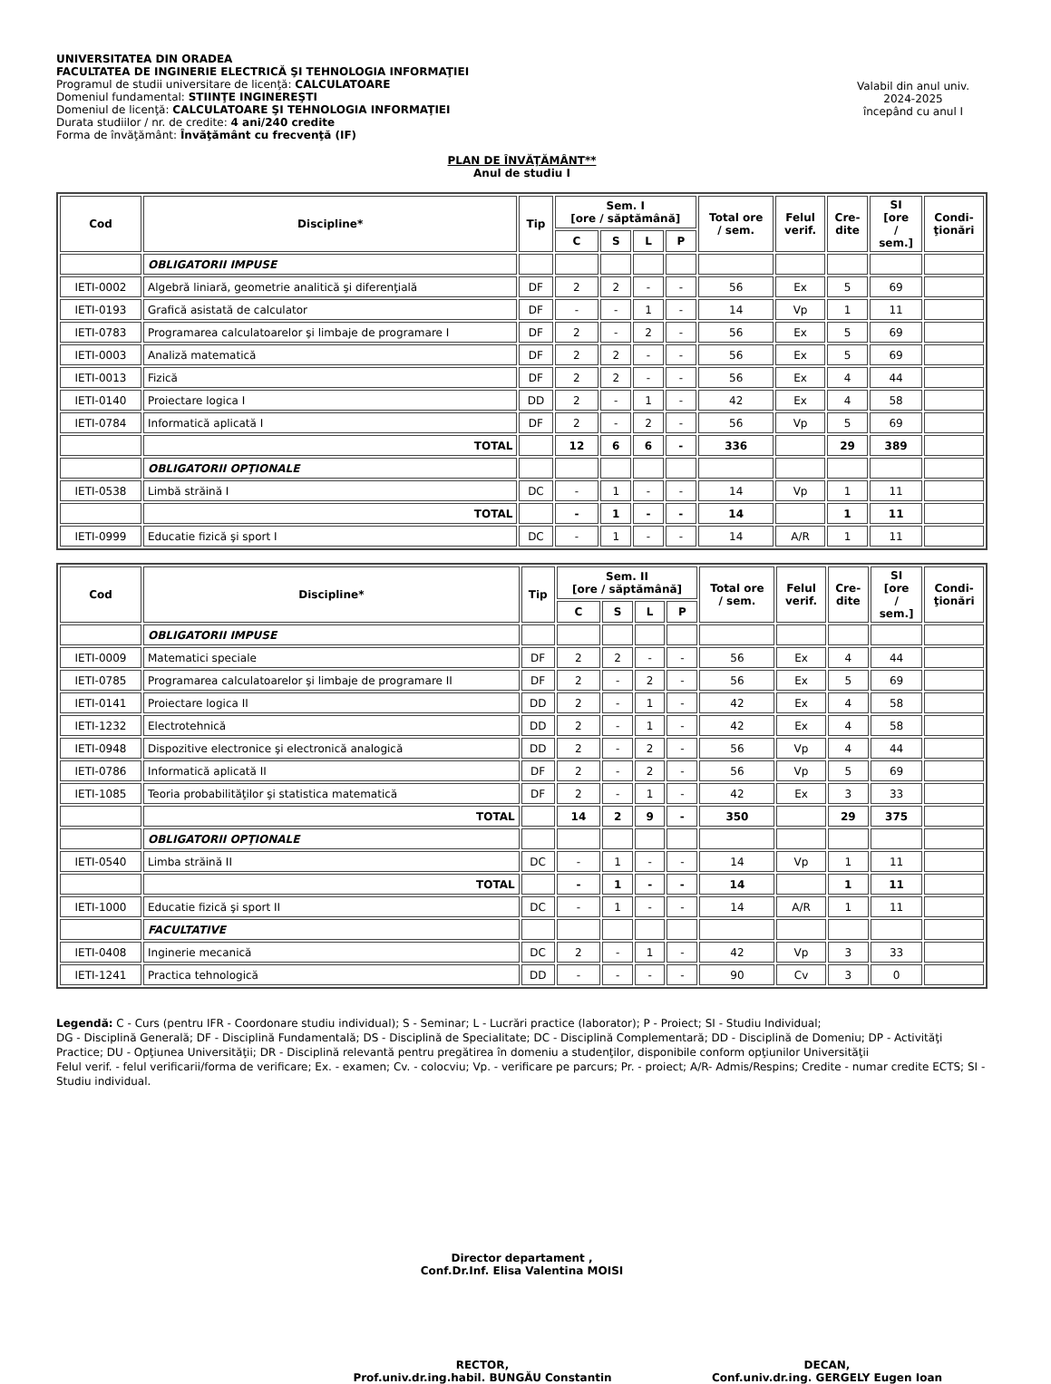UNIVERSITATEA DIN ORADEA
FACULTATEA DE INGINERIE ELECTRICĂ ŞI TEHNOLOGIA INFORMAŢIEI
Programul de studii universitare de licenţă: CALCULATOARE
Domeniul fundamental: STIINŢE INGINEREŞTI
Domeniul de licenţă: CALCULATOARE ŞI TEHNOLOGIA INFORMAŢIEI
Durata studiilor / nr. de credite: 4 ani/240 credite
Forma de învăţământ: Învăţământ cu frecvenţă (IF)
Valabil din anul univ.
2024-2025
începând cu anul I
PLAN DE ÎNVĂŢĂMÂNT**
Anul de studiu I
| Cod | Discipline* | Tip | Sem. I [ore / săptămână] | | | | Total ore / sem. | Felul verif. | Cre- dite | SI [ore / sem.] | Condi- ţionări |
| --- | --- | --- | --- | --- | --- | --- | --- | --- | --- | --- | --- |
| | | | C | S | L | P | | | | | |
| | OBLIGATORII IMPUSE | | | | | | | | | | |
| IETI-0002 | Algebră liniară, geometrie analitică şi diferenţială | DF | 2 | 2 | - | - | 56 | Ex | 5 | 69 | |
| IETI-0193 | Grafică asistată de calculator | DF | - | - | 1 | - | 14 | Vp | 1 | 11 | |
| IETI-0783 | Programarea calculatoarelor şi limbaje de programare I | DF | 2 | - | 2 | - | 56 | Ex | 5 | 69 | |
| IETI-0003 | Analiză matematică | DF | 2 | 2 | - | - | 56 | Ex | 5 | 69 | |
| IETI-0013 | Fizică | DF | 2 | 2 | - | - | 56 | Ex | 4 | 44 | |
| IETI-0140 | Proiectare logica I | DD | 2 | - | 1 | - | 42 | Ex | 4 | 58 | |
| IETI-0784 | Informatică aplicată I | DF | 2 | - | 2 | - | 56 | Vp | 5 | 69 | |
| | TOTAL | | 12 | 6 | 6 | - | 336 | | 29 | 389 | |
| | OBLIGATORII OPŢIONALE | | | | | | | | | | |
| IETI-0538 | Limbă străină I | DC | - | 1 | - | - | 14 | Vp | 1 | 11 | |
| | TOTAL | | - | 1 | - | - | 14 | | 1 | 11 | |
| IETI-0999 | Educatie fizică şi sport I | DC | - | 1 | - | - | 14 | A/R | 1 | 11 | |
| Cod | Discipline* | Tip | Sem. II [ore / săptămână] | | | | Total ore / sem. | Felul verif. | Cre- dite | SI [ore / sem.] | Condi- ţionări |
| --- | --- | --- | --- | --- | --- | --- | --- | --- | --- | --- | --- |
| | | | C | S | L | P | | | | | |
| | OBLIGATORII IMPUSE | | | | | | | | | | |
| IETI-0009 | Matematici speciale | DF | 2 | 2 | - | - | 56 | Ex | 4 | 44 | |
| IETI-0785 | Programarea calculatoarelor şi limbaje de programare II | DF | 2 | - | 2 | - | 56 | Ex | 5 | 69 | |
| IETI-0141 | Proiectare logica II | DD | 2 | - | 1 | - | 42 | Ex | 4 | 58 | |
| IETI-1232 | Electrotehnică | DD | 2 | - | 1 | - | 42 | Ex | 4 | 58 | |
| IETI-0948 | Dispozitive electronice şi electronică analogică | DD | 2 | - | 2 | - | 56 | Vp | 4 | 44 | |
| IETI-0786 | Informatică aplicată II | DF | 2 | - | 2 | - | 56 | Vp | 5 | 69 | |
| IETI-1085 | Teoria probabilităţilor şi statistica matematică | DF | 2 | - | 1 | - | 42 | Ex | 3 | 33 | |
| | TOTAL | | 14 | 2 | 9 | - | 350 | | 29 | 375 | |
| | OBLIGATORII OPŢIONALE | | | | | | | | | | |
| IETI-0540 | Limba străină II | DC | - | 1 | - | - | 14 | Vp | 1 | 11 | |
| | TOTAL | | - | 1 | - | - | 14 | | 1 | 11 | |
| IETI-1000 | Educatie fizică şi sport II | DC | - | 1 | - | - | 14 | A/R | 1 | 11 | |
| | FACULTATIVE | | | | | | | | | | |
| IETI-0408 | Inginerie mecanică | DC | 2 | - | 1 | - | 42 | Vp | 3 | 33 | |
| IETI-1241 | Practica tehnologică | DD | - | - | - | - | 90 | Cv | 3 | 0 | |
Legendă: C - Curs (pentru IFR - Coordonare studiu individual); S - Seminar; L - Lucrări practice (laborator); P - Proiect; SI - Studiu Individual;
DG - Disciplină Generală; DF - Disciplină Fundamentală; DS - Disciplină de Specialitate; DC - Disciplină Complementară; DD - Disciplină de Domeniu; DP - Activităţi Practice; DU - Opţiunea Universităţii; DR - Disciplină relevantă pentru pregătirea în domeniu a studenţilor, disponibile conform opţiunilor Universităţii
Felul verif. - felul verificarii/forma de verificare; Ex. - examen; Cv. - colocviu; Vp. - verificare pe parcurs; Pr. - proiect; A/R- Admis/Respins; Credite - numar credite ECTS; SI - Studiu individual.
Director departament ,
Conf.Dr.Inf. Elisa Valentina MOISI
RECTOR,
Prof.univ.dr.ing.habil. BUNGĂU Constantin
DECAN,
Conf.univ.dr.ing. GERGELY Eugen Ioan